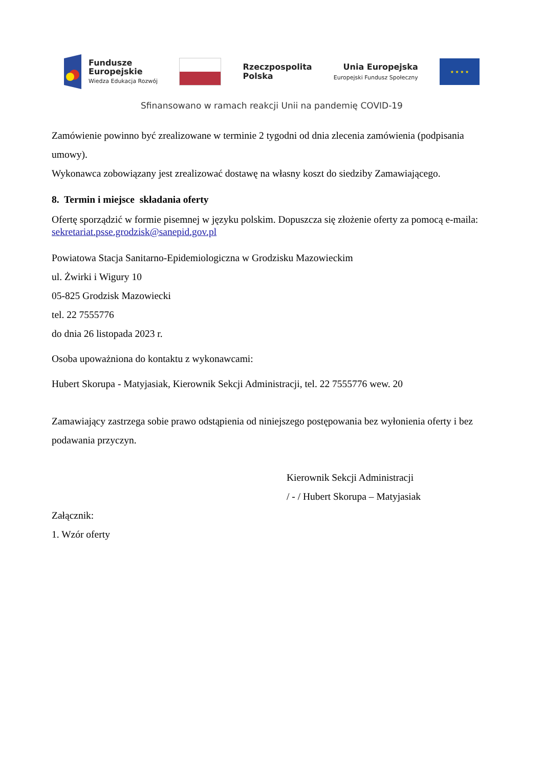Fundusze
Europejskie
Wiedza Edukacja Rozwój
Rzeczpospolita
Polska
Unia Europejska
Europejski Fundusz Społeczny
★ ★ ★ ★
Sfinansowano w ramach reakcji Unii na pandemię COVID-19
Zamówienie powinno być zrealizowane w terminie 2 tygodni od dnia zlecenia zamówienia (podpisania umowy).
Wykonawca zobowiązany jest zrealizować dostawę na własny koszt do siedziby Zamawiającego.
8. Termin i miejsce składania oferty
Ofertę sporządzić w formie pisemnej w języku polskim. Dopuszcza się złożenie oferty za pomocą e-maila: sekretariat.psse.grodzisk@sanepid.gov.pl
Powiatowa Stacja Sanitarno-Epidemiologiczna w Grodzisku Mazowieckim
ul. Żwirki i Wigury 10
05-825 Grodzisk Mazowiecki
tel. 22 7555776
do dnia 26 listopada 2023 r.
Osoba upoważniona do kontaktu z wykonawcami:
Hubert Skorupa - Matyjasiak, Kierownik Sekcji Administracji, tel. 22 7555776 wew. 20
Zamawiający zastrzega sobie prawo odstąpienia od niniejszego postępowania bez wyłonienia oferty i bez podawania przyczyn.
Kierownik Sekcji Administracji
/ - / Hubert Skorupa – Matyjasiak
Załącznik:
1. Wzór oferty